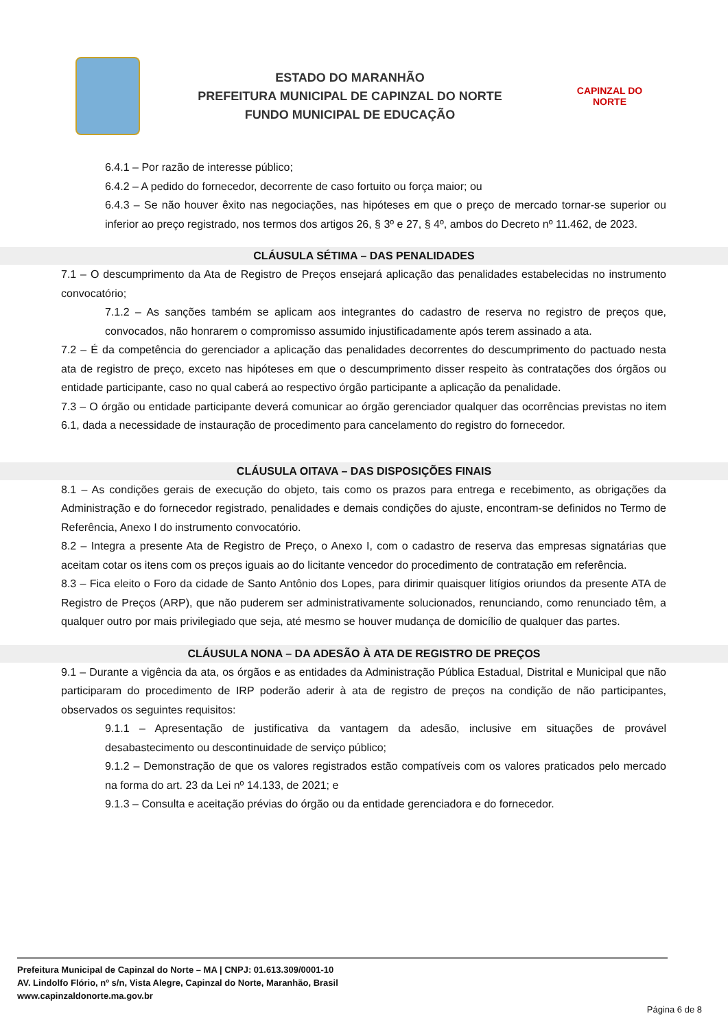ESTADO DO MARANHÃO
PREFEITURA MUNICIPAL DE CAPINZAL DO NORTE
FUNDO MUNICIPAL DE EDUCAÇÃO
CAPINZAL DO NORTE
6.4.1 – Por razão de interesse público;
6.4.2 – A pedido do fornecedor, decorrente de caso fortuito ou força maior; ou
6.4.3 – Se não houver êxito nas negociações, nas hipóteses em que o preço de mercado tornar-se superior ou inferior ao preço registrado, nos termos dos artigos 26, § 3º e 27, § 4º, ambos do Decreto nº 11.462, de 2023.
CLÁUSULA SÉTIMA – DAS PENALIDADES
7.1 – O descumprimento da Ata de Registro de Preços ensejará aplicação das penalidades estabelecidas no instrumento convocatório;
7.1.2 – As sanções também se aplicam aos integrantes do cadastro de reserva no registro de preços que, convocados, não honrarem o compromisso assumido injustificadamente após terem assinado a ata.
7.2 – É da competência do gerenciador a aplicação das penalidades decorrentes do descumprimento do pactuado nesta ata de registro de preço, exceto nas hipóteses em que o descumprimento disser respeito às contratações dos órgãos ou entidade participante, caso no qual caberá ao respectivo órgão participante a aplicação da penalidade.
7.3 – O órgão ou entidade participante deverá comunicar ao órgão gerenciador qualquer das ocorrências previstas no item 6.1, dada a necessidade de instauração de procedimento para cancelamento do registro do fornecedor.
CLÁUSULA OITAVA – DAS DISPOSIÇÕES FINAIS
8.1 – As condições gerais de execução do objeto, tais como os prazos para entrega e recebimento, as obrigações da Administração e do fornecedor registrado, penalidades e demais condições do ajuste, encontram-se definidos no Termo de Referência, Anexo I do instrumento convocatório.
8.2 – Integra a presente Ata de Registro de Preço, o Anexo I, com o cadastro de reserva das empresas signatárias que aceitam cotar os itens com os preços iguais ao do licitante vencedor do procedimento de contratação em referência.
8.3 – Fica eleito o Foro da cidade de Santo Antônio dos Lopes, para dirimir quaisquer litígios oriundos da presente ATA de Registro de Preços (ARP), que não puderem ser administrativamente solucionados, renunciando, como renunciado têm, a qualquer outro por mais privilegiado que seja, até mesmo se houver mudança de domicílio de qualquer das partes.
CLÁUSULA NONA – DA ADESÃO À ATA DE REGISTRO DE PREÇOS
9.1 – Durante a vigência da ata, os órgãos e as entidades da Administração Pública Estadual, Distrital e Municipal que não participaram do procedimento de IRP poderão aderir à ata de registro de preços na condição de não participantes, observados os seguintes requisitos:
9.1.1 – Apresentação de justificativa da vantagem da adesão, inclusive em situações de provável desabastecimento ou descontinuidade de serviço público;
9.1.2 – Demonstração de que os valores registrados estão compatíveis com os valores praticados pelo mercado na forma do art. 23 da Lei nº 14.133, de 2021; e
9.1.3 – Consulta e aceitação prévias do órgão ou da entidade gerenciadora e do fornecedor.
Prefeitura Municipal de Capinzal do Norte – MA | CNPJ: 01.613.309/0001-10
AV. Lindolfo Flório, nº s/n, Vista Alegre, Capinzal do Norte, Maranhão, Brasil
www.capinzaldonorte.ma.gov.br
Página 6 de 8